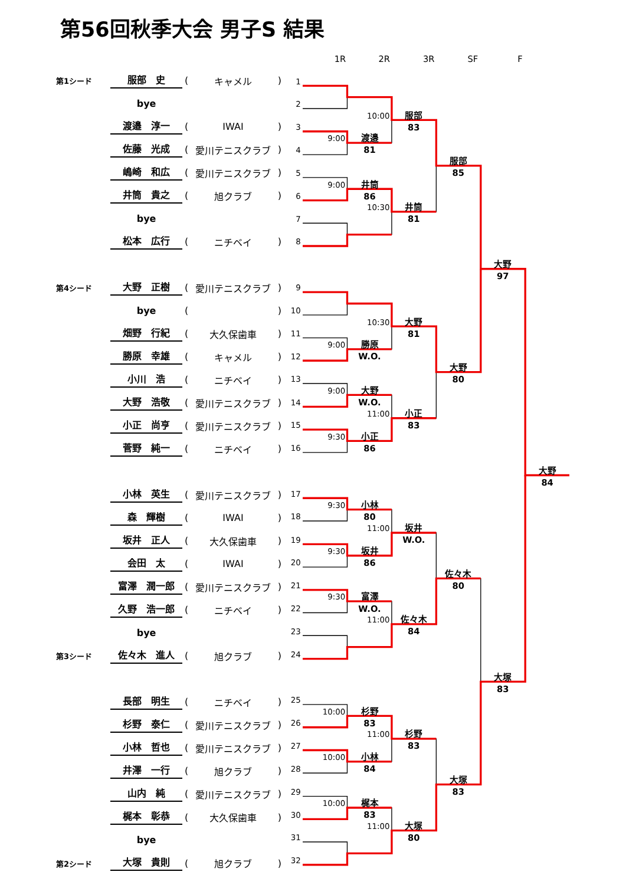第56回秋季大会 男子S 結果
| 第1シード | 服部 史 | ( | キャメル | ) |
| | bye | | | |
| | 渡邉 淳一 | ( | IWAI | ) |
| | 佐藤 光成 | ( | 愛川テニスクラブ | ) |
| | 嶋崎 和広 | ( | 愛川テニスクラブ | ) |
| | 井筒 貴之 | ( | 旭クラブ | ) |
| | bye | | | |
| | 松本 広行 | ( | ニチベイ | ) |
| 第4シード | 大野 正樹 | ( | 愛川テニスクラブ | ) |
| | bye | ( | | ) |
| | 畑野 行紀 | ( | 大久保歯車 | ) |
| | 勝原 幸雄 | ( | キャメル | ) |
| | 小川 浩 | ( | ニチベイ | ) |
| | 大野 浩敬 | ( | 愛川テニスクラブ | ) |
| | 小正 尚亨 | ( | 愛川テニスクラブ | ) |
| | 菅野 純一 | ( | ニチベイ | ) |
| | 小林 英生 | ( | 愛川テニスクラブ | ) |
| | 森 輝樹 | ( | IWAI | ) |
| | 坂井 正人 | ( | 大久保歯車 | ) |
| | 会田 太 | ( | IWAI | ) |
| | 富澤 潤一郎 | ( | 愛川テニスクラブ | ) |
| | 久野 浩一郎 | ( | ニチベイ | ) |
| | bye | | | |
| 第3シード | 佐々木 進人 | ( | 旭クラブ | ) |
| | 長部 明生 | ( | ニチベイ | ) |
| | 杉野 泰仁 | ( | 愛川テニスクラブ | ) |
| | 小林 哲也 | ( | 愛川テニスクラブ | ) |
| | 井澤 一行 | ( | 旭クラブ | ) |
| | 山内 純 | ( | 愛川テニスクラブ | ) |
| | 梶本 彰恭 | ( | 大久保歯車 | ) |
| | bye | | | |
| 第2シード | 大塚 貴則 | ( | 旭クラブ | ) |
1R
2R
3R
SF
F
1
2
3
4
5
6
7
8
9
10
11
12
13
14
15
16
17
18
19
20
21
22
23
24
25
26
27
28
29
30
31
32
9:00
9:00
9:00
9:00
9:30
9:30
9:30
9:30
10:00
10:00
10:00
10:00
10:30
10:30
11:00
11:00
11:00
11:00
11:00
渡邉
81
井筒
86
勝原
W.O.
大野
W.O.
小正
86
小林
80
坂井
86
富澤
W.O.
杉野
83
小林
84
梶本
83
服部
83
井筒
81
大野
81
小正
83
坂井
W.O.
佐々木
84
杉野
83
大塚
80
服部
85
大野
80
佐々木
80
大塚
83
大野
97
大塚
83
大野
84